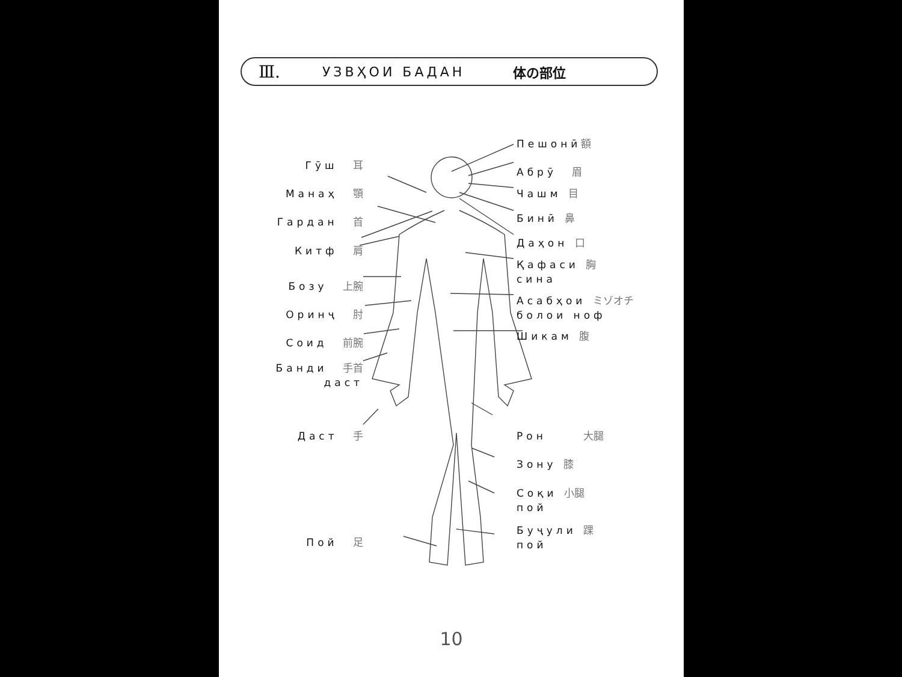Ⅲ. УЗВҲОИ БАДАН 体の部位
Гӯш 耳
Манаҳ 顎
Гардан 首
Китф 肩
Бозу 上腕
Оринҷ 肘
Соид 前腕
Банди 手首
даст
Даст 手
Пой 足
Пешонӣ額
Абрӯ 眉
Чашм 目
Бинӣ 鼻
Даҳон 口
Қафаси 胸
сина
Асабҳои ミゾオチ
болои ноф
Шикам 腹
Рон 大腿
Зону 膝
Соқи 小腿
пой
Буҷули 踝
пой
10